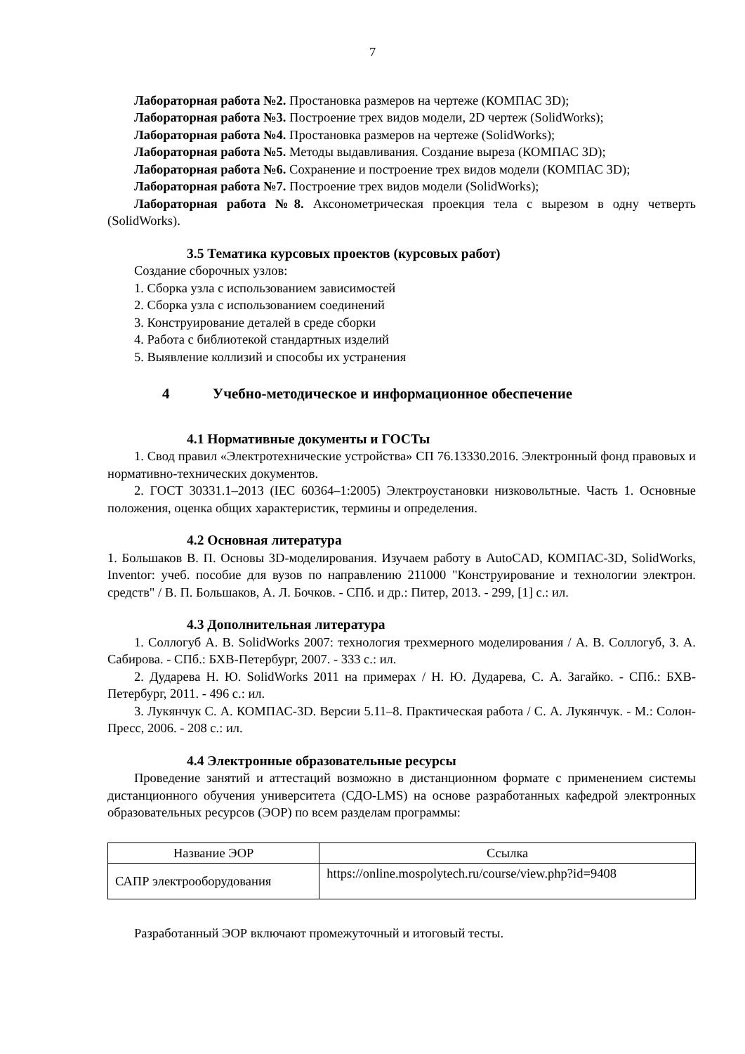7
Лабораторная работа №2. Простановка размеров на чертеже (КОМПАС 3D);
Лабораторная работа №3. Построение трех видов модели, 2D чертеж (SolidWorks);
Лабораторная работа №4. Простановка размеров на чертеже (SolidWorks);
Лабораторная работа №5. Методы выдавливания. Создание выреза (КОМПАС 3D);
Лабораторная работа №6. Сохранение и построение трех видов модели (КОМПАС 3D);
Лабораторная работа №7. Построение трех видов модели (SolidWorks);
Лабораторная работа №8. Аксонометрическая проекция тела с вырезом в одну четверть (SolidWorks).
3.5 Тематика курсовых проектов (курсовых работ)
Создание сборочных узлов:
1. Сборка узла с использованием зависимостей
2. Сборка узла с использованием соединений
3. Конструирование деталей в среде сборки
4. Работа с библиотекой стандартных изделий
5. Выявление коллизий и способы их устранения
4 Учебно-методическое и информационное обеспечение
4.1 Нормативные документы и ГОСТы
1. Свод правил «Электротехнические устройства» СП 76.13330.2016. Электронный фонд правовых и нормативно-технических документов.
2. ГОСТ 30331.1–2013 (IEC 60364–1:2005) Электроустановки низковольтные. Часть 1. Основные положения, оценка общих характеристик, термины и определения.
4.2 Основная литература
1. Большаков В. П. Основы 3D-моделирования. Изучаем работу в AutoCAD, КОМПАС-3D, SolidWorks, Inventor: учеб. пособие для вузов по направлению 211000 "Конструирование и технологии электрон. средств" / В. П. Большаков, А. Л. Бочков. - СПб. и др.: Питер, 2013. - 299, [1] с.: ил.
4.3 Дополнительная литература
1. Соллогуб А. В. SolidWorks 2007: технология трехмерного моделирования / А. В. Соллогуб, З. А. Сабирова. - СПб.: БХВ-Петербург, 2007. - 333 с.: ил.
2. Дударева Н. Ю. SolidWorks 2011 на примерах / Н. Ю. Дударева, С. А. Загайко. - СПб.: БХВ-Петербург, 2011. - 496 с.: ил.
3. Лукянчук С. А. КОМПАС-3D. Версии 5.11–8. Практическая работа / С. А. Лукянчук. - М.: Солон-Пресс, 2006. - 208 с.: ил.
4.4 Электронные образовательные ресурсы
Проведение занятий и аттестаций возможно в дистанционном формате с применением системы дистанционного обучения университета (СДО-LMS) на основе разработанных кафедрой электронных образовательных ресурсов (ЭОР) по всем разделам программы:
| Название ЭОР | Ссылка |
| --- | --- |
| САПР электрооборудования | https://online.mospolytech.ru/course/view.php?id=9408 |
Разработанный ЭОР включают промежуточный и итоговый тесты.